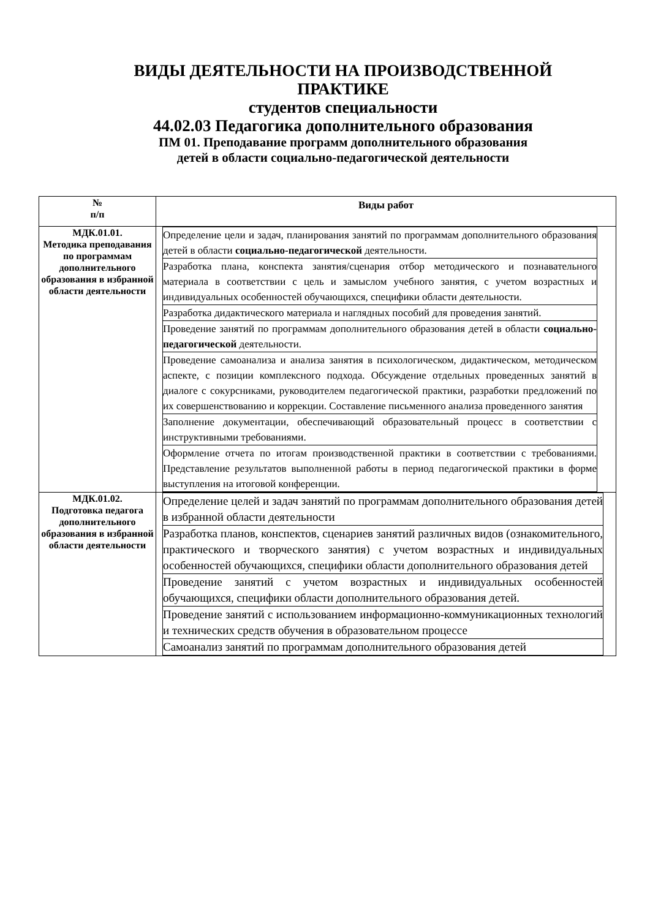ВИДЫ ДЕЯТЕЛЬНОСТИ НА ПРОИЗВОДСТВЕННОЙ
ПРАКТИКЕ
студентов специальности
44.02.03 Педагогика дополнительного образования
ПМ 01. Преподавание программ дополнительного образования
детей в области социально-педагогической деятельности
| № п/п | Виды работ |
| --- | --- |
| МДК.01.01. Методика преподавания по программам дополнительного образования в избранной области деятельности | / Определение цели и задач, планирования занятий по программам дополнительного образования детей в области социально-педагогической деятельности. / / Разработка плана, конспекта занятия/сценария отбор методического и познавательного материала в соответствии с цель и замыслом учебного занятия, с учетом возрастных и индивидуальных особенностей обучающихся, специфики области деятельности. / / Разработка дидактического материала и наглядных пособий для проведения занятий. / / Проведение занятий по программам дополнительного образования детей в области социально-педагогической деятельности. / / Проведение самоанализа и анализа занятия в психологическом, дидактическом, методическом аспекте, с позиции комплексного подхода. Обсуждение отдельных проведенных занятий в диалоге с сокурсниками, руководителем педагогической практики, разработки предложений по их совершенствованию и коррекции. Составление письменного анализа проведенного занятия / / Заполнение документации, обеспечивающий образовательный процесс в соответствии с инструктивными требованиями. / / Оформление отчета по итогам производственной практики в соответствии с требованиями. Представление результатов выполненной работы в период педагогической практики в форме выступления на итоговой конференции. / |
| МДК.01.02. Подготовка педагога дополнительного образования в избранной области деятельности | / Определение целей и задач занятий по программам дополнительного образования детей в избранной области деятельности / / Разработка планов, конспектов, сценариев занятий различных видов (ознакомительного, практического и творческого занятия) с учетом возрастных и индивидуальных особенностей обучающихся, специфики области дополнительного образования детей / / Проведение занятий с учетом возрастных и индивидуальных особенностей обучающихся, специфики области дополнительного образования детей. / / Проведение занятий с использованием информационно-коммуникационных технологий и технических средств обучения в образовательном процессе / / Самоанализ занятий по программам дополнительного образования детей / |